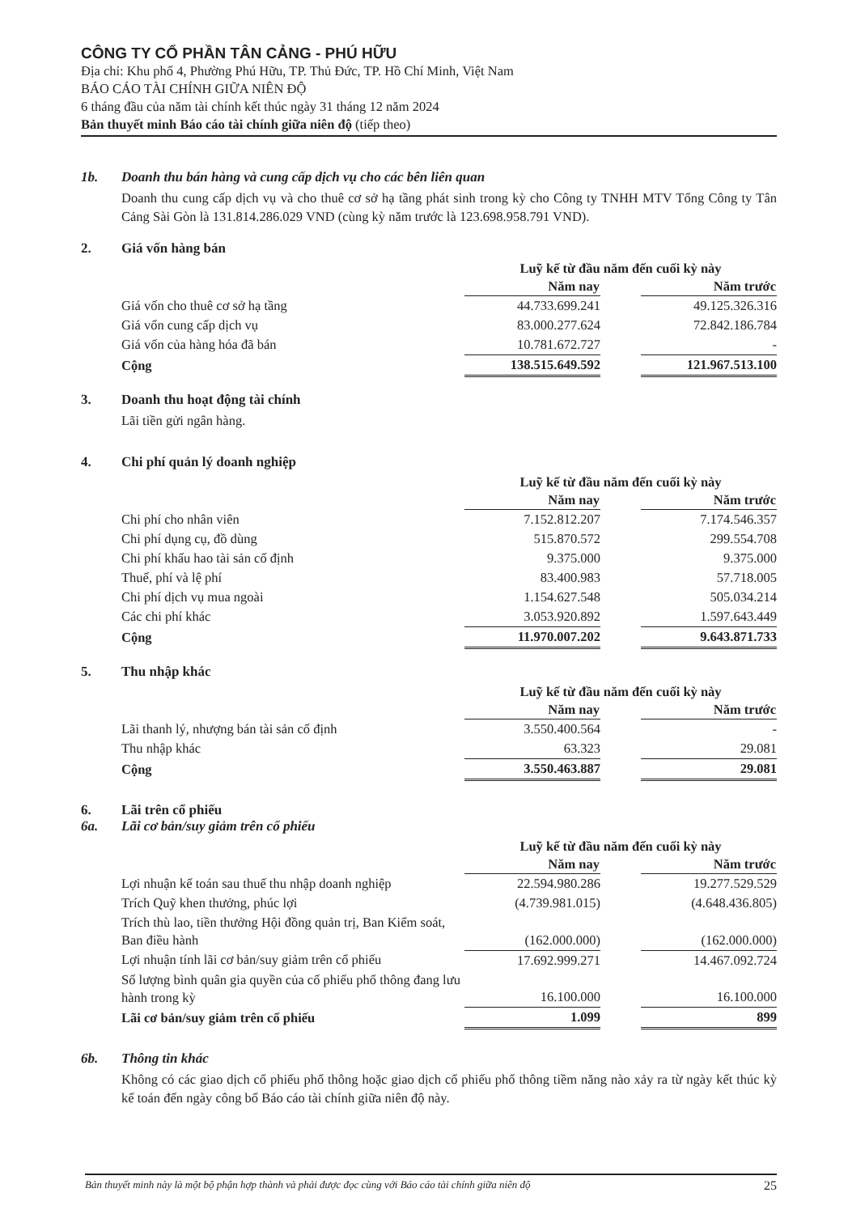CÔNG TY CỔ PHẦN TÂN CẢNG - PHÚ HỮU
Địa chỉ: Khu phố 4, Phường Phú Hữu, TP. Thủ Đức, TP. Hồ Chí Minh, Việt Nam
BÁO CÁO TÀI CHÍNH GIỮA NIÊN ĐỘ
6 tháng đầu của năm tài chính kết thúc ngày 31 tháng 12 năm 2024
Bản thuyết minh Báo cáo tài chính giữa niên độ (tiếp theo)
1b. Doanh thu bán hàng và cung cấp dịch vụ cho các bên liên quan
Doanh thu cung cấp dịch vụ và cho thuê cơ sở hạ tầng phát sinh trong kỳ cho Công ty TNHH MTV Tổng Công ty Tân Cảng Sài Gòn là 131.814.286.029 VND (cùng kỳ năm trước là 123.698.958.791 VND).
2. Giá vốn hàng bán
| | Luỹ kế từ đầu năm đến cuối kỳ này | | |
| | Năm nay | | Năm trước |
| Giá vốn cho thuê cơ sở hạ tầng | 44.733.699.241 | | 49.125.326.316 |
| Giá vốn cung cấp dịch vụ | 83.000.277.624 | | 72.842.186.784 |
| Giá vốn của hàng hóa đã bán | 10.781.672.727 | | - |
| Cộng | 138.515.649.592 | | 121.967.513.100 |
3. Doanh thu hoạt động tài chính
Lãi tiền gửi ngân hàng.
4. Chi phí quản lý doanh nghiệp
| | Luỹ kế từ đầu năm đến cuối kỳ này | | |
| | Năm nay | | Năm trước |
| Chi phí cho nhân viên | 7.152.812.207 | | 7.174.546.357 |
| Chi phí dụng cụ, đồ dùng | 515.870.572 | | 299.554.708 |
| Chi phí khấu hao tài sản cố định | 9.375.000 | | 9.375.000 |
| Thuế, phí và lệ phí | 83.400.983 | | 57.718.005 |
| Chi phí dịch vụ mua ngoài | 1.154.627.548 | | 505.034.214 |
| Các chi phí khác | 3.053.920.892 | | 1.597.643.449 |
| Cộng | 11.970.007.202 | | 9.643.871.733 |
5. Thu nhập khác
| | Luỹ kế từ đầu năm đến cuối kỳ này | | |
| | Năm nay | | Năm trước |
| Lãi thanh lý, nhượng bán tài sản cố định | 3.550.400.564 | | - |
| Thu nhập khác | 63.323 | | 29.081 |
| Cộng | 3.550.463.887 | | 29.081 |
6. Lãi trên cổ phiếu
6a. Lãi cơ bản/suy giảm trên cổ phiếu
| | Luỹ kế từ đầu năm đến cuối kỳ này | | |
| | Năm nay | | Năm trước |
| Lợi nhuận kế toán sau thuế thu nhập doanh nghiệp | 22.594.980.286 | | 19.277.529.529 |
| Trích Quỹ khen thưởng, phúc lợi | (4.739.981.015) | | (4.648.436.805) |
| Trích thù lao, tiền thưởng Hội đồng quản trị, Ban Kiểm soát, Ban điều hành | (162.000.000) | | (162.000.000) |
| Lợi nhuận tính lãi cơ bản/suy giảm trên cổ phiếu | 17.692.999.271 | | 14.467.092.724 |
| Số lượng bình quân gia quyền của cổ phiếu phổ thông đang lưu hành trong kỳ | 16.100.000 | | 16.100.000 |
| Lãi cơ bản/suy giảm trên cổ phiếu | 1.099 | | 899 |
6b. Thông tin khác
Không có các giao dịch cổ phiếu phổ thông hoặc giao dịch cổ phiếu phổ thông tiềm năng nào xảy ra từ ngày kết thúc kỳ kế toán đến ngày công bố Báo cáo tài chính giữa niên độ này.
Bản thuyết minh này là một bộ phận hợp thành và phải được đọc cùng với Báo cáo tài chính giữa niên độ 25